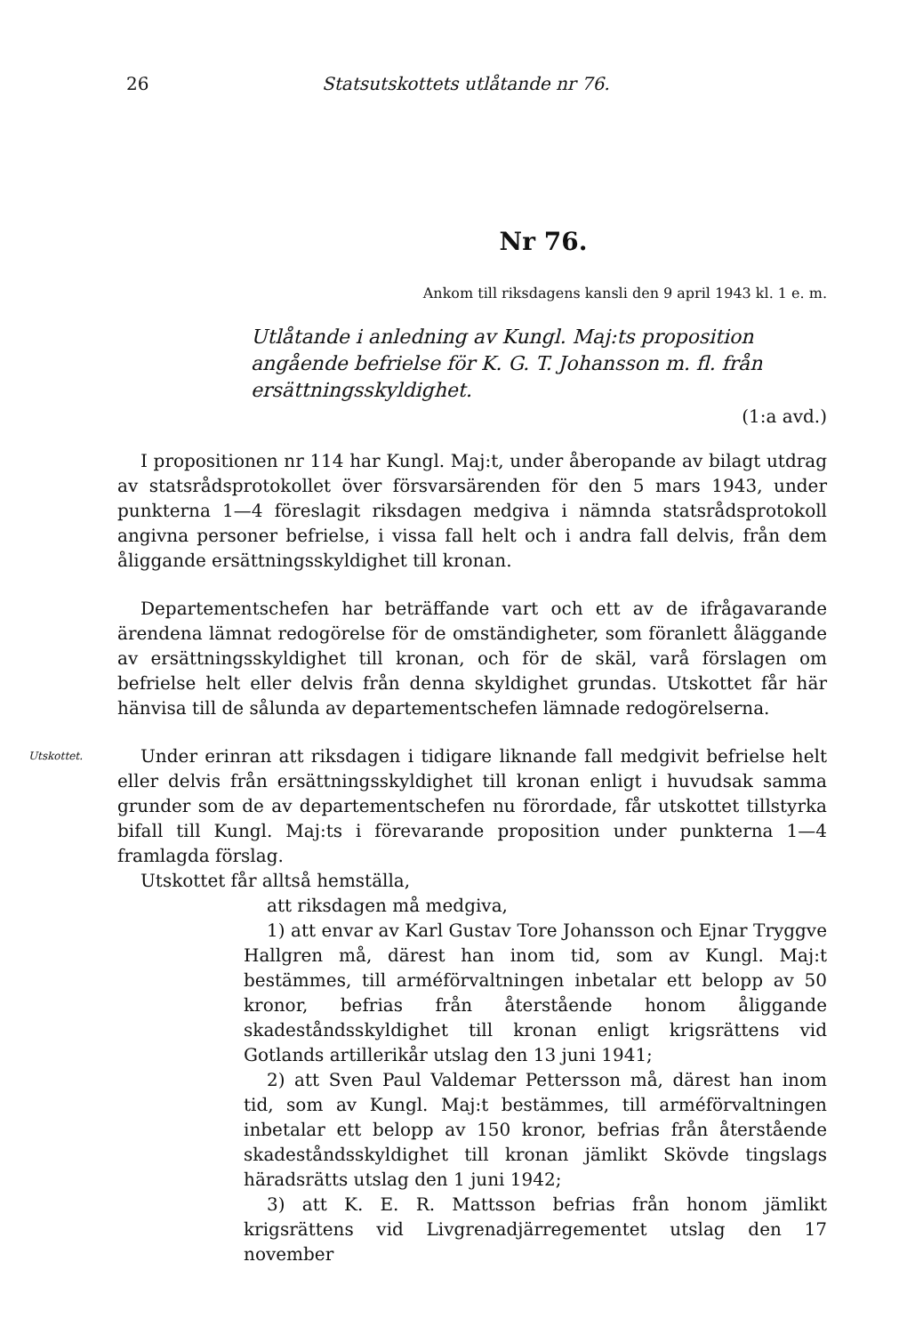26 Statsutskottets utlåtande nr 76.
Nr 76.
Ankom till riksdagens kansli den 9 april 1943 kl. 1 e. m.
Utlåtande i anledning av Kungl. Maj:ts proposition angående befrielse för K. G. T. Johansson m. fl. från ersättningsskyldighet.
(1:a avd.)
I propositionen nr 114 har Kungl. Maj:t, under åberopande av bilagt utdrag av statsrådsprotokollet över försvarsärenden för den 5 mars 1943, under punkterna 1—4 föreslagit riksdagen medgiva i nämnda statsrådsprotokoll angivna personer befrielse, i vissa fall helt och i andra fall delvis, från dem åliggande ersättningsskyldighet till kronan.
Departementschefen har beträffande vart och ett av de ifrågavarande ärendena lämnat redogörelse för de omständigheter, som föranlett åläggande av ersättningsskyldighet till kronan, och för de skäl, varå förslagen om befrielse helt eller delvis från denna skyldighet grundas. Utskottet får här hänvisa till de sålunda av departementschefen lämnade redogörelserna.
Utskottet.
Under erinran att riksdagen i tidigare liknande fall medgivit befrielse helt eller delvis från ersättningsskyldighet till kronan enligt i huvudsak samma grunder som de av departementschefen nu förordade, får utskottet tillstyrka bifall till Kungl. Maj:ts i förevarande proposition under punkterna 1—4 framlagda förslag.
Utskottet får alltså hemställa,
att riksdagen må medgiva,
1) att envar av Karl Gustav Tore Johansson och Ejnar Tryggve Hallgren må, därest han inom tid, som av Kungl. Maj:t bestämmes, till arméförvaltningen inbetalar ett belopp av 50 kronor, befrias från återstående honom åliggande skadeståndsskyldighet till kronan enligt krigsrättens vid Gotlands artillerikår utslag den 13 juni 1941;
2) att Sven Paul Valdemar Pettersson må, därest han inom tid, som av Kungl. Maj:t bestämmes, till arméförvaltningen inbetalar ett belopp av 150 kronor, befrias från återstående skadeståndsskyldighet till kronan jämlikt Skövde tingslags häradsrätts utslag den 1 juni 1942;
3) att K. E. R. Mattsson befrias från honom jämlikt krigsrättens vid Livgrenadjärregementet utslag den 17 november